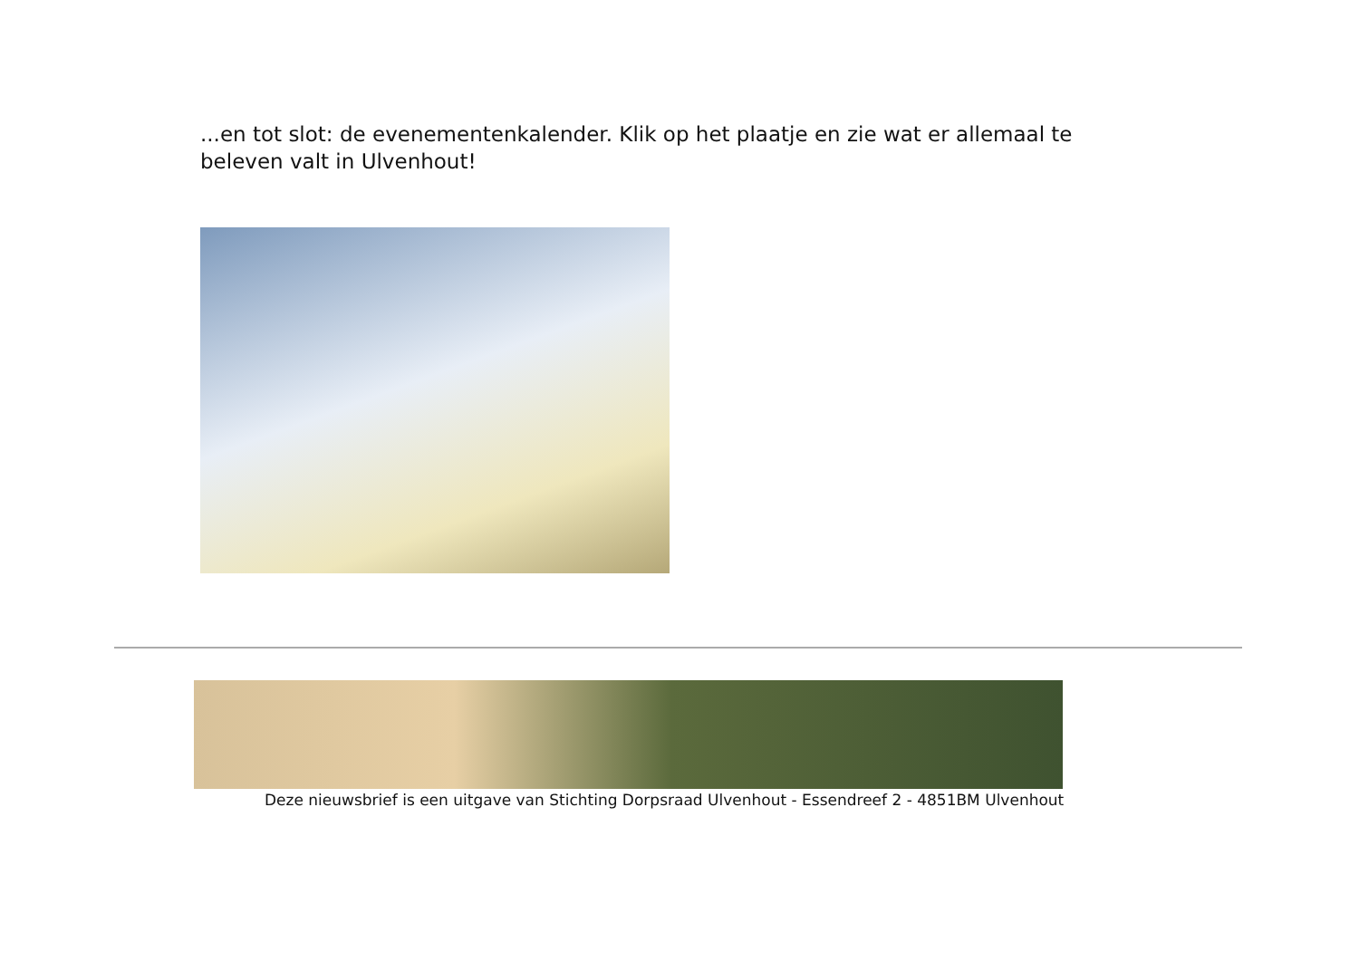...en tot slot: de evenementenkalender. Klik op het plaatje en zie wat er allemaal te beleven valt in Ulvenhout!
Deze nieuwsbrief is een uitgave van Stichting Dorpsraad Ulvenhout - Essendreef 2 - 4851BM Ulvenhout